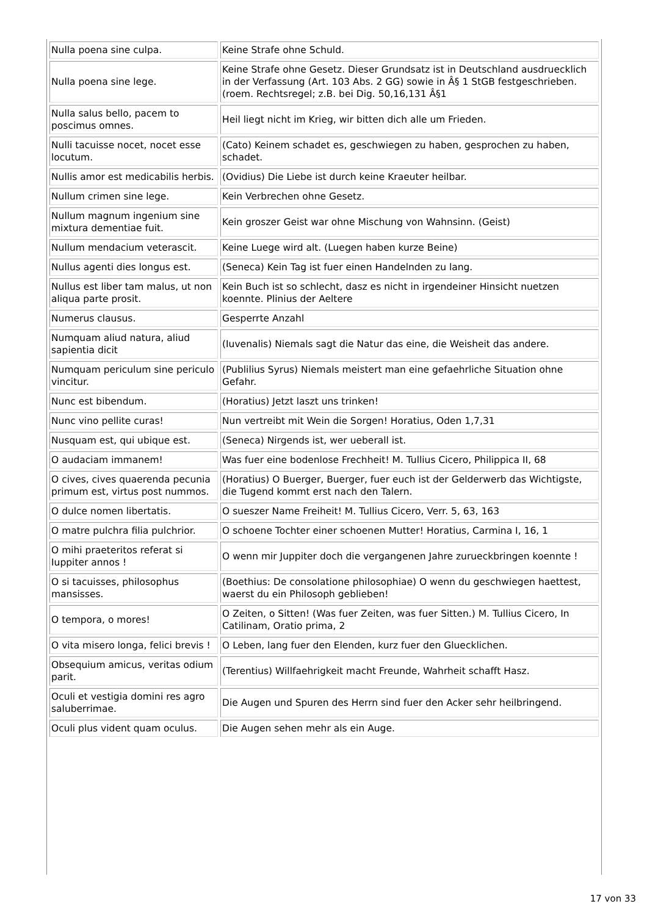| Nulla poena sine culpa. | Keine Strafe ohne Schuld. |
| Nulla poena sine lege. | Keine Strafe ohne Gesetz. Dieser Grundsatz ist in Deutschland ausdruecklich in der Verfassung (Art. 103 Abs. 2 GG) sowie in Â§ 1 StGB festgeschrieben. (roem. Rechtsregel; z.B. bei Dig. 50,16,131 Â§1 |
| Nulla salus bello, pacem to poscimus omnes. | Heil liegt nicht im Krieg, wir bitten dich alle um Frieden. |
| Nulli tacuisse nocet, nocet esse locutum. | (Cato) Keinem schadet es, geschwiegen zu haben, gesprochen zu haben, schadet. |
| Nullis amor est medicabilis herbis. | (Ovidius) Die Liebe ist durch keine Kraeuter heilbar. |
| Nullum crimen sine lege. | Kein Verbrechen ohne Gesetz. |
| Nullum magnum ingenium sine mixtura dementiae fuit. | Kein groszer Geist war ohne Mischung von Wahnsinn. (Geist) |
| Nullum mendacium veterascit. | Keine Luege wird alt. (Luegen haben kurze Beine) |
| Nullus agenti dies longus est. | (Seneca) Kein Tag ist fuer einen Handelnden zu lang. |
| Nullus est liber tam malus, ut non aliqua parte prosit. | Kein Buch ist so schlecht, dasz es nicht in irgendeiner Hinsicht nuetzen koennte. Plinius der Aeltere |
| Numerus clausus. | Gesperrte Anzahl |
| Numquam aliud natura, aliud sapientia dicit | (Iuvenalis) Niemals sagt die Natur das eine, die Weisheit das andere. |
| Numquam periculum sine periculo vincitur. | (Publilius Syrus) Niemals meistert man eine gefaehrliche Situation ohne Gefahr. |
| Nunc est bibendum. | (Horatius) Jetzt laszt uns trinken! |
| Nunc vino pellite curas! | Nun vertreibt mit Wein die Sorgen! Horatius, Oden 1,7,31 |
| Nusquam est, qui ubique est. | (Seneca) Nirgends ist, wer ueberall ist. |
| O audaciam immanem! | Was fuer eine bodenlose Frechheit! M. Tullius Cicero, Philippica II, 68 |
| O cives, cives quaerenda pecunia primum est, virtus post nummos. | (Horatius) O Buerger, Buerger, fuer euch ist der Gelderwerb das Wichtigste, die Tugend kommt erst nach den Talern. |
| O dulce nomen libertatis. | O sueszer Name Freiheit! M. Tullius Cicero, Verr. 5, 63, 163 |
| O matre pulchra filia pulchrior. | O schoene Tochter einer schoenen Mutter! Horatius, Carmina I, 16, 1 |
| O mihi praeteritos referat si Iuppiter annos ! | O wenn mir Juppiter doch die vergangenen Jahre zurueckbringen koennte ! |
| O si tacuisses, philosophus mansisses. | (Boethius: De consolatione philosophiae) O wenn du geschwiegen haettest, waerst du ein Philosoph geblieben! |
| O tempora, o mores! | O Zeiten, o Sitten! (Was fuer Zeiten, was fuer Sitten.) M. Tullius Cicero, In Catilinam, Oratio prima, 2 |
| O vita misero longa, felici brevis ! | O Leben, lang fuer den Elenden, kurz fuer den Gluecklichen. |
| Obsequium amicus, veritas odium parit. | (Terentius) Willfaehrigkeit macht Freunde, Wahrheit schafft Hasz. |
| Oculi et vestigia domini res agro saluberrimae. | Die Augen und Spuren des Herrn sind fuer den Acker sehr heilbringend. |
| Oculi plus vident quam oculus. | Die Augen sehen mehr als ein Auge. |
17 von 33